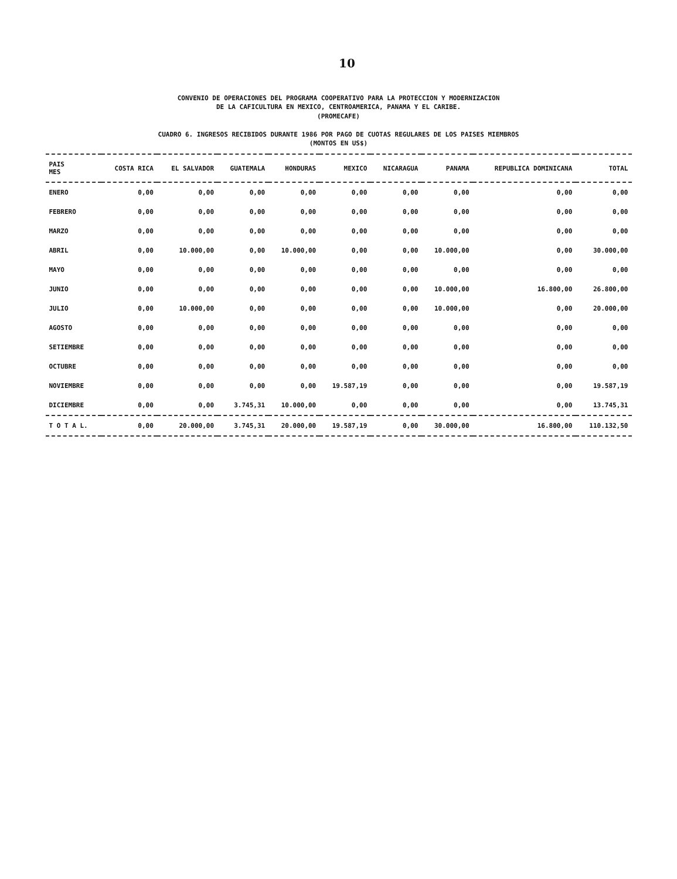10
CONVENIO DE OPERACIONES DEL PROGRAMA COOPERATIVO PARA LA PROTECCION Y MODERNIZACION
DE LA CAFICULTURA EN MEXICO, CENTROAMERICA, PANAMA Y EL CARIBE.
(PROMECAFE)
CUADRO 6. INGRESOS RECIBIDOS DURANTE 1986 POR PAGO DE CUOTAS REGULARES DE LOS PAISES MIEMBROS
(MONTOS EN US$)
| PAIS MES | COSTA RICA | EL SALVADOR | GUATEMALA | HONDURAS | MEXICO | NICARAGUA | PANAMA | REPUBLICA DOMINICANA | TOTAL |
| --- | --- | --- | --- | --- | --- | --- | --- | --- | --- |
| ENERO | 0,00 | 0,00 | 0,00 | 0,00 | 0,00 | 0,00 | 0,00 | 0,00 | 0,00 |
| FEBRERO | 0,00 | 0,00 | 0,00 | 0,00 | 0,00 | 0,00 | 0,00 | 0,00 | 0,00 |
| MARZO | 0,00 | 0,00 | 0,00 | 0,00 | 0,00 | 0,00 | 0,00 | 0,00 | 0,00 |
| ABRIL | 0,00 | 10.000,00 | 0,00 | 10.000,00 | 0,00 | 0,00 | 10.000,00 | 0,00 | 30.000,00 |
| MAYO | 0,00 | 0,00 | 0,00 | 0,00 | 0,00 | 0,00 | 0,00 | 0,00 | 0,00 |
| JUNIO | 0,00 | 0,00 | 0,00 | 0,00 | 0,00 | 0,00 | 10.000,00 | 16.800,00 | 26.800,00 |
| JULIO | 0,00 | 10.000,00 | 0,00 | 0,00 | 0,00 | 0,00 | 10.000,00 | 0,00 | 20.000,00 |
| AGOSTO | 0,00 | 0,00 | 0,00 | 0,00 | 0,00 | 0,00 | 0,00 | 0,00 | 0,00 |
| SETIEMBRE | 0,00 | 0,00 | 0,00 | 0,00 | 0,00 | 0,00 | 0,00 | 0,00 | 0,00 |
| OCTUBRE | 0,00 | 0,00 | 0,00 | 0,00 | 0,00 | 0,00 | 0,00 | 0,00 | 0,00 |
| NOVIEMBRE | 0,00 | 0,00 | 0,00 | 0,00 | 19.587,19 | 0,00 | 0,00 | 0,00 | 19.587,19 |
| DICIEMBRE | 0,00 | 0,00 | 3.745,31 | 10.000,00 | 0,00 | 0,00 | 0,00 | 0,00 | 13.745,31 |
| T O T A L. | 0,00 | 20.000,00 | 3.745,31 | 20.000,00 | 19.587,19 | 0,00 | 30.000,00 | 16.800,00 | 110.132,50 |